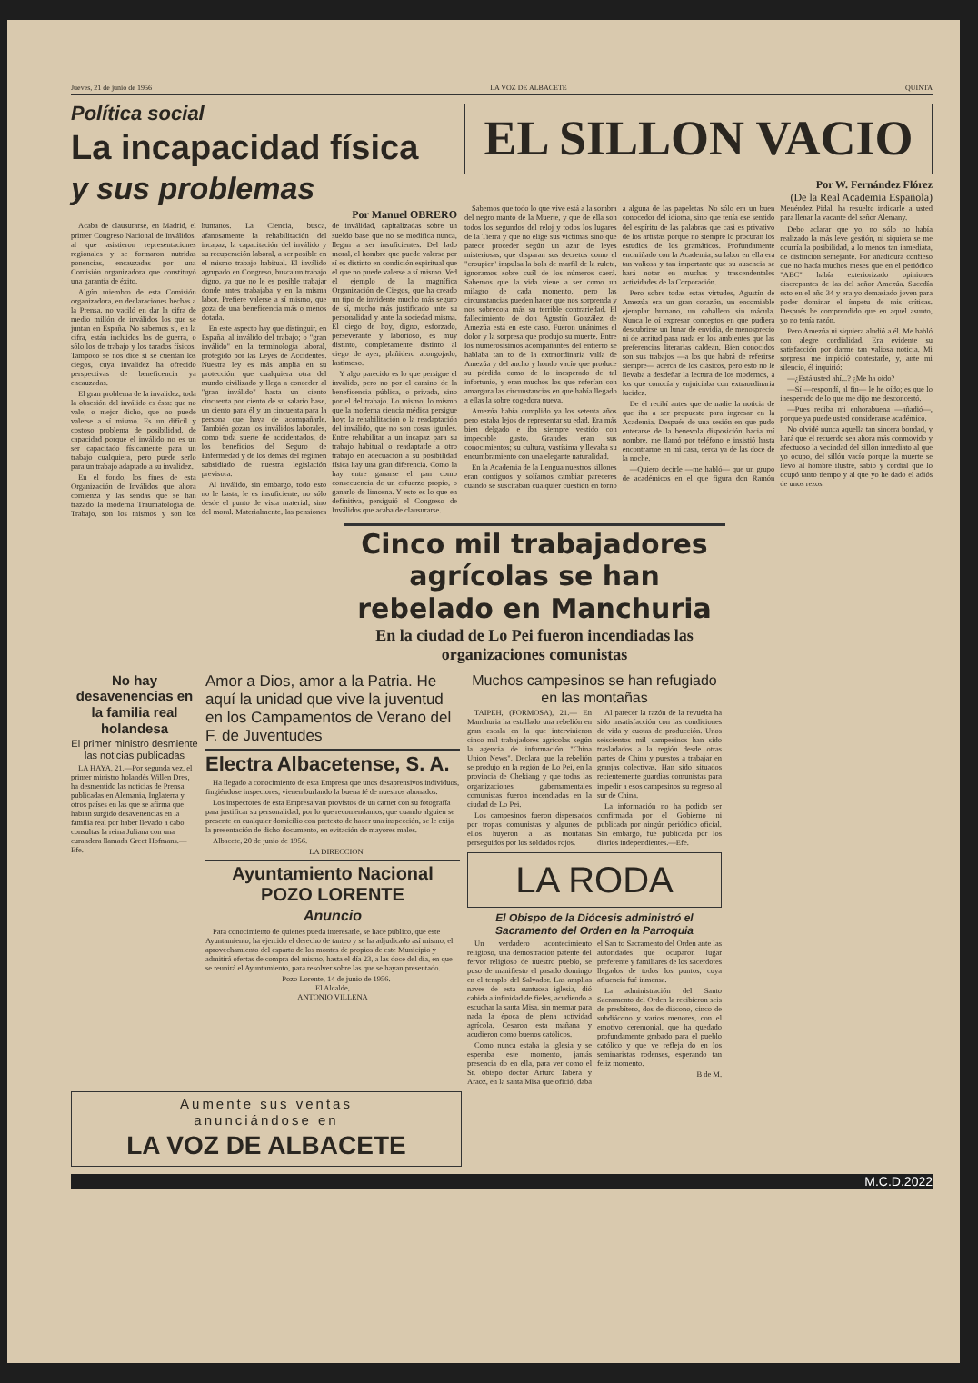Jueves, 21 de junio de 1956 LA VOZ DE ALBACETE QUINTA
Política social
La incapacidad física
y sus problemas
Por Manuel OBRERO
Acaba de clausurarse, en Madrid, el primer Congreso Nacional de Inválidos, al que asistieron representaciones regionales y se formaron nutridas ponencias, encauzadas por una Comisión organizadora que constituyó una garantía de éxito.
Algún miembro de esta Comisión organizadora, en declaraciones hechas a la Prensa, no vaciló en dar la cifra de medio millón de inválidos los que se juntan en España. No sabemos si, en la cifra, están incluidos los de guerra, o sólo los de trabajo y los tarados físicos. Tampoco se nos dice si se cuentan los ciegos, cuya invalidez ha ofrecido perspectivas de beneficencia ya encauzadas.
El gran problema de la invalidez, toda la obsesión del inválido es ésta: que no vale, o mejor dicho, que no puede valerse a sí mismo. Es un difícil y costoso problema de posibilidad, de capacidad porque el inválido no es un ser capacitado físicamente para un trabajo cualquiera, pero puede serlo para un trabajo adaptado a su invalidez.
En el fondo, los fines de esta Organización de Inválidos que ahora comienza y las sendas que se han trazado la moderna Traumatología del Trabajo, son los mismos y son los humanos. La Ciencia, busca, afanosamente la rehabilitación del incapaz, la capacitación del inválido y su recuperación laboral, a ser posible en el mismo trabajo habitual. El inválido agrupado en Congreso, busca un trabajo digno, ya que no le es posible trabajar donde antes trabajaba y en la misma labor. Prefiere valerse a sí mismo, que goza de una beneficencia más o menos dotada.
En este aspecto hay que distinguir, en España, al inválido del trabajo; o "gran inválido" en la terminología laboral, protegido por las Leyes de Accidentes. Nuestra ley es más amplia en su protección, que cualquiera otra del mundo civilizado y llega a conceder al "gran inválido" hasta un ciento cincuenta por ciento de su salario base, un ciento para él y un cincuenta para la persona que haya de acompañarle. También gozan los inválidos laborales, como toda suerte de accidentados, de los beneficios del Seguro de Enfermedad y de los demás del régimen subsidiado de nuestra legislación previsora.
Al inválido, sin embargo, todo esto no le basta, le es insuficiente, no sólo desde el punto de vista material, sino del moral. Materialmente, las pensiones de inválidad, capitalizadas sobre un sueldo base que no se modifica nunca, llegan a ser insuficientes. Del lado moral, el hombre que puede valerse por sí es distinto en condición espiritual que el que no puede valerse a sí mismo. Ved el ejemplo de la magnífica Organización de Ciegos, que ha creado un tipo de invidente mucho más seguro de sí, mucho más justificado ante su personalidad y ante la sociedad misma. El ciego de hoy, digno, esforzado, perseverante y laborioso, es muy distinto, completamente distinto al ciego de ayer, plañidero acongojado, lastimoso.
Y algo parecido es lo que persigue el inválido, pero no por el camino de la beneficencia pública, o privada, sino por el del trabajo. Lo mismo, lo mismo que la moderna ciencia médica persigue hoy: la rehabilitación o la readaptación del inválido, que no son cosas iguales. Entre rehabilitar a un incapaz para su trabajo habitual o readaptarle a otro trabajo en adecuación a su posibilidad física hay una gran diferencia. Como la hay entre ganarse el pan como consecuencia de un esfuerzo propio, o ganarlo de limosna. Y esto es lo que en definitiva, persiguió el Congreso de Inválidos que acaba de clausurarse.
EL SILLON VACIO
Por W. Fernández Flórez
(De la Real Academia Española)
Sabemos que todo lo que vive está a la sombra del negro manto de la Muerte, y que de ella son todos los segundos del reloj y todos los lugares de la Tierra y que no elige sus víctimas sino que parece proceder según un azar de leyes misteriosas, que disparan sus decretos como el "croupier" impulsa la bola de marfil de la ruleta, ignoramos sobre cuál de los números caerá. Sabemos que la vida viene a ser como un milagro de cada momento, pero las circunstancias pueden hacer que nos sorprenda y nos sobrecoja más su terrible contrariedad. El fallecimiento de don Agustín González de Amezúa está en este caso. Fueron unánimes el dolor y la sorpresa que produjo su muerte. Entre los numerosísimos acompañantes del entierro se hablaba tan to de la extraordinaria valía de Amezúa y del ancho y hondo vacío que produce su pérdida como de lo inesperado de tal infortunio, y eran muchos los que referían con amargura las circunstancias en que había llegado a ellas la sobre cogedora nueva.
Amezúa había cumplido ya los setenta años pero estaba lejos de representar su edad. Era más bien delgado e iba siempre vestido con impecable gusto. Grandes eran sus conocimientos; su cultura, vastísima y llevaba su encumbramiento con una elegante naturalidad.
En la Academia de la Lengua nuestros sillones eran contiguos y solíamos cambiar pareceres cuando se suscitaban cualquier cuestión en torno a alguna de las papeletas. No sólo era un buen conocedor del idioma, sino que tenía ese sentido del espíritu de las palabras que casi es privativo de los artistas porque no siempre lo procuran los estudios de los gramáticos. Profundamente encariñado con la Academia, su labor en ella era tan valiosa y tan importante que su ausencia se hará notar en muchas y trascendentales actividades de la Corporación.
Pero sobre todas estas virtudes, Agustín de Amezúa era un gran corazón, un encomiable ejemplar humano, un caballero sin mácula. Nunca le oí expresar conceptos en que pudiera descubrirse un lunar de envidia, de menosprecio ni de acritud para nada en los ambientes que las preferencias literarias caldean. Bien conocidos son sus trabajos —a los que habrá de referirse siempre— acerca de los clásicos, pero esto no le llevaba a desdeñar la lectura de los modernos, a los que conocía y enjuiciaba con extraordinaria lucidez.
De él recibí antes que de nadie la noticia de que iba a ser propuesto para ingresar en la Academia. Después de una sesión en que pudo enterarse de la benevola disposición hacia mí nombre, me llamó por teléfono e insistió hasta encontrarme en mi casa, cerca ya de las doce de la noche.
—Quiero decirle —me habló— que un grupo de académicos en el que figura don Ramón Menéndez Pidal, ha resuelto indicarle a usted para llenar la vacante del señor Alemany.
Debo aclarar que yo, no sólo no había realizado la más leve gestión, ni siquiera se me ocurría la posibilidad, a lo menos tan inmediata, de distinción semejante. Por añadidura confieso que no hacía muchos meses que en el periódico "ABC" había exteriorizado opiniones discrepantes de las del señor Amezúa. Sucedía esto en el año 34 y era yo demasiado joven para poder dominar el ímpetu de mis críticas. Después he comprendido que en aquel asunto, yo no tenía razón.
Pero Amezúa ni siquiera aludió a él. Me habló con alegre cordialidad. Era evidente su satisfacción por darme tan valiosa noticia. Mi sorpresa me impidió contestarle, y, ante mi silencio, él inquirió:
—¿Está usted ahí...? ¿Me ha oído?
—Sí —respondí, al fin— le he oído; es que lo inesperado de lo que me dijo me desconcertó.
—Pues reciba mi enhorabuena —añadió—, porque ya puede usted considerarse académico.
No olvidé nunca aquella tan sincera bondad, y hará que el recuerdo sea ahora más conmovido y afectuoso la vecindad del sillón inmediato al que yo ocupo, del sillón vacío porque la muerte se llevó al hombre ilustre, sabio y cordial que lo ocupó tanto tiempo y al que yo he dado el adiós de unos rezos.
Cinco mil trabajadores agrícolas se han rebelado en Manchuria
En la ciudad de Lo Pei fueron incendiadas las organizaciones comunistas
No hay desavenencias en la familia real holandesa
El primer ministro desmiente las noticias publicadas
LA HAYA, 21.—Por segunda vez, el primer ministro holandés Willen Dres, ha desmentido las noticias de Prensa publicadas en Alemania, Inglaterra y otros países en las que se afirma que habían surgido desavenencias en la familia real por haber llevado a cabo consultas la reina Juliana con una curandera llamada Greet Hofmans.—Efe.
Amor a Dios, amor a la Patria. He aquí la unidad que vive la juventud en los Campamentos de Verano del F. de Juventudes
Electra Albacetense, S. A.
Ha llegado a conocimiento de esta Empresa que unos desaprensivos individuos, fingiéndose inspectores, vienen burlando la buena fé de nuestros abonados.
Los inspectores de esta Empresa van provistos de un carnet con su fotografía para justificar su personalidad, por lo que recomendamos, que cuando alguien se presente en cualquier domicilio con pretexto de hacer una inspección, se le exija la presentación de dicho documento, en evitación de mayores males.
Albacete, 20 de junio de 1956.
LA DIRECCION
Ayuntamiento Nacional
POZO LORENTE
Anuncio
Para conocimiento de quienes pueda interesarle, se hace público, que este Ayuntamiento, ha ejercido el derecho de tanteo y se ha adjudicado así mismo, el aprovechamiento del esparto de los montes de propios de este Municipio y admitirá ofertas de compra del mismo, hasta el día 23, a las doce del día, en que se reunirá el Ayuntamiento, para resolver sobre las que se hayan presentado.
Pozo Lorente, 14 de junio de 1956.
El Alcalde,
ANTONIO VILLENA
Muchos campesinos se han refugiado en las montañas
TAIPEH, (FORMOSA), 21.— En Manchuria ha estallado una rebelión en gran escala en la que intervinieron cinco mil trabajadores agrícolas según la agencia de información "China Union News". Declara que la rebelión se produjo en la región de Lo Pei, en la provincia de Chekiang y que todas las organizaciones gubernamentales comunistas fueron incendiadas en la ciudad de Lo Pei.
Los campesinos fueron dispersados por tropas comunistas y algunos de ellos huyeron a las montañas perseguidos por los soldados rojos.
Al parecer la razón de la revuelta ha sido insatisfacción con las condiciones de vida y cuotas de producción. Unos seiscientos mil campesinos han sido trasladados a la región desde otras partes de China y puestos a trabajar en granjas colectivas. Han sido situados recientemente guardias comunistas para impedir a esos campesinos su regreso al sur de China.
La información no ha podido ser confirmada por el Gobierno ni publicada por ningún periódico oficial. Sin embargo, fué publicada por los diarios independientes.—Efe.
LA RODA
El Obispo de la Diócesis administró el Sacramento del Orden en la Parroquia
Un verdadero acontecimiento religioso, una demostración patente del fervor religioso de nuestro pueblo, se puso de manifiesto el pasado domingo en el templo del Salvador. Las amplias naves de esta suntuosa iglesia, dió cabida a infinidad de fieles, acudiendo a escuchar la santa Misa, sin mermar para nada la época de plena actividad agrícola. Cesaron esta mañana y acudieron como buenos católicos.
Como nunca estaba la iglesia y se esperaba este momento, jamás presencia do en ella, para ver como el Sr. obispo doctor Arturo Tabera y Araoz, en la santa Misa que ofició, daba el San to Sacramento del Orden ante las autoridades que ocuparon lugar preferente y familiares de los sacerdotes llegados de todos los puntos, cuya afluencia fué inmensa.
La administración del Santo Sacramento del Orden la recibieron seis de presbítero, dos de diácono, cinco de subdiácono y varios menores, con el emotivo ceremonial, que ha quedado profundamente grabado para el pueblo católico y que ve refleja do en los seminaristas rodenses, esperando tan feliz momento.
B de M.
Aumente sus ventas
anunciándose en
LA VOZ DE ALBACETE
M.C.D.2022